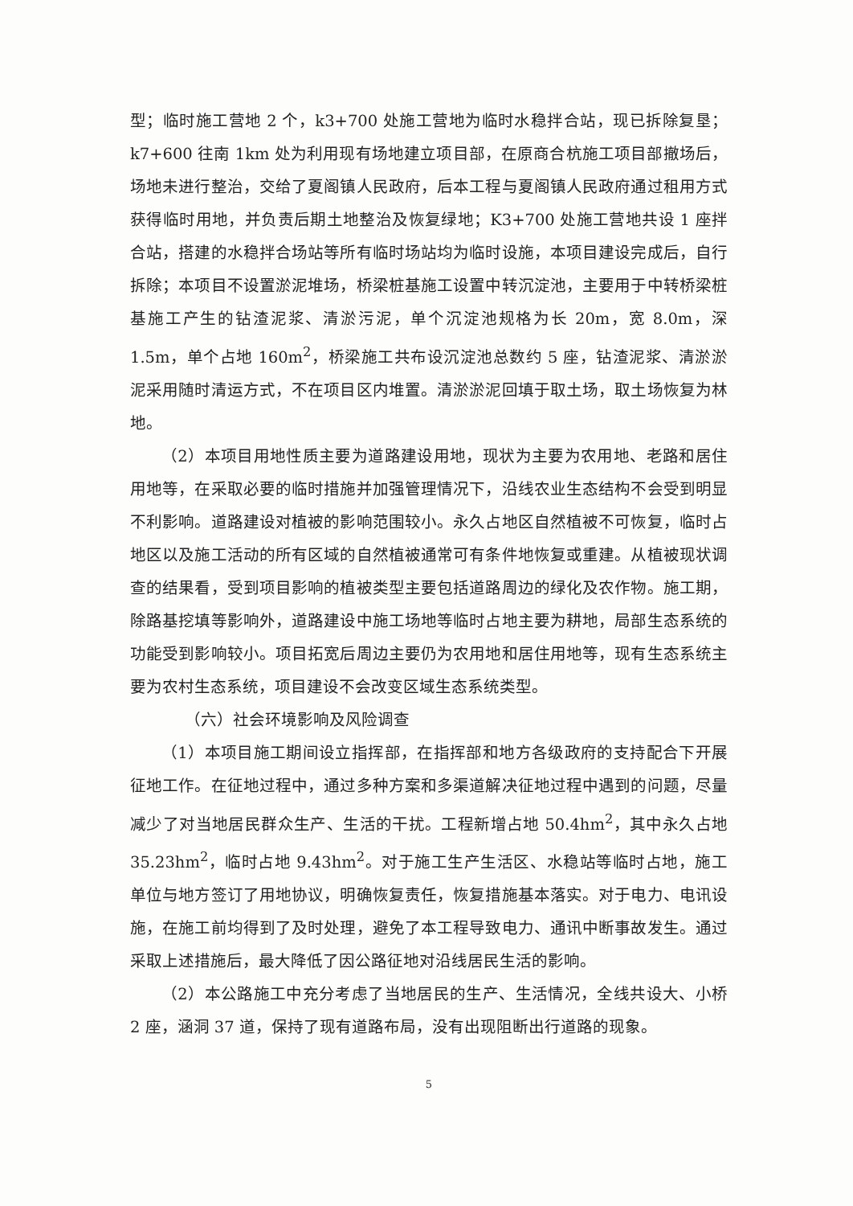型；临时施工营地 2 个，k3+700 处施工营地为临时水稳拌合站，现已拆除复垦；k7+600 往南 1km 处为利用现有场地建立项目部，在原商合杭施工项目部撤场后，场地未进行整治，交给了夏阁镇人民政府，后本工程与夏阁镇人民政府通过租用方式获得临时用地，并负责后期土地整治及恢复绿地；K3+700 处施工营地共设 1 座拌合站，搭建的水稳拌合场站等所有临时场站均为临时设施，本项目建设完成后，自行拆除；本项目不设置淤泥堆场，桥梁桩基施工设置中转沉淀池，主要用于中转桥梁桩基施工产生的钻渣泥浆、清淤污泥，单个沉淀池规格为长 20m，宽 8.0m，深 1.5m，单个占地 160m<sup>2</sup>，桥梁施工共布设沉淀池总数约 5 座，钻渣泥浆、清淤淤泥采用随时清运方式，不在项目区内堆置。清淤淤泥回填于取土场，取土场恢复为林地。
（2）本项目用地性质主要为道路建设用地，现状为主要为农用地、老路和居住用地等，在采取必要的临时措施并加强管理情况下，沿线农业生态结构不会受到明显不利影响。道路建设对植被的影响范围较小。永久占地区自然植被不可恢复，临时占地区以及施工活动的所有区域的自然植被通常可有条件地恢复或重建。从植被现状调查的结果看，受到项目影响的植被类型主要包括道路周边的绿化及农作物。施工期，除路基挖填等影响外，道路建设中施工场地等临时占地主要为耕地，局部生态系统的功能受到影响较小。项目拓宽后周边主要仍为农用地和居住用地等，现有生态系统主要为农村生态系统，项目建设不会改变区域生态系统类型。
（六）社会环境影响及风险调查
（1）本项目施工期间设立指挥部，在指挥部和地方各级政府的支持配合下开展征地工作。在征地过程中，通过多种方案和多渠道解决征地过程中遇到的问题，尽量减少了对当地居民群众生产、生活的干扰。工程新增占地 50.4hm<sup>2</sup>，其中永久占地 35.23hm<sup>2</sup>，临时占地 9.43hm<sup>2</sup>。对于施工生产生活区、水稳站等临时占地，施工单位与地方签订了用地协议，明确恢复责任，恢复措施基本落实。对于电力、电讯设施，在施工前均得到了及时处理，避免了本工程导致电力、通讯中断事故发生。通过采取上述措施后，最大降低了因公路征地对沿线居民生活的影响。
（2）本公路施工中充分考虑了当地居民的生产、生活情况，全线共设大、小桥 2 座，涵洞 37 道，保持了现有道路布局，没有出现阻断出行道路的现象。
5